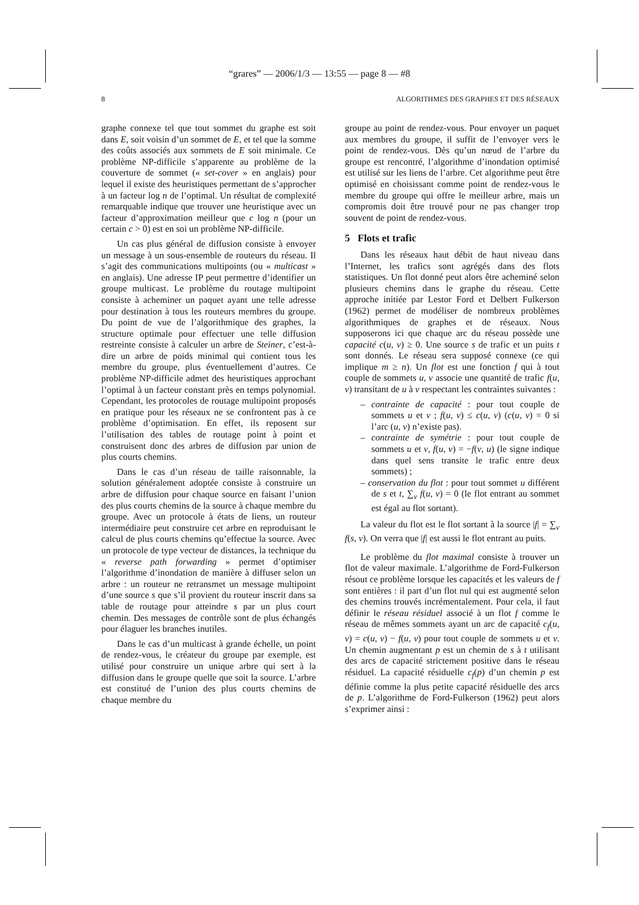“grares” — 2006/1/3 — 13:55 — page 8 — #8
8 ALGORITHMES DES GRAPHES ET DES RÉSEAUX
graphe connexe tel que tout sommet du graphe est soit dans E, soit voisin d’un sommet de E, et tel que la somme des coûts associés aux sommets de E soit minimale. Ce problème NP-difficile s’apparente au problème de la couverture de sommet (« set-cover » en anglais) pour lequel il existe des heuristiques permettant de s’approcher à un facteur log n de l’optimal. Un résultat de complexité remarquable indique que trouver une heuristique avec un facteur d’approximation meilleur que c log n (pour un certain c > 0) est en soi un problème NP-difficile.
Un cas plus général de diffusion consiste à envoyer un message à un sous-ensemble de routeurs du réseau. Il s’agit des communications multipoints (ou « multicast » en anglais). Une adresse IP peut permettre d’identifier un groupe multicast. Le problème du routage multipoint consiste à acheminer un paquet ayant une telle adresse pour destination à tous les routeurs membres du groupe. Du point de vue de l’algorithmique des graphes, la structure optimale pour effectuer une telle diffusion restreinte consiste à calculer un arbre de Steiner, c’est-à-dire un arbre de poids minimal qui contient tous les membre du groupe, plus éventuellement d’autres. Ce problème NP-difficile admet des heuristiques approchant l’optimal à un facteur constant près en temps polynomial. Cependant, les protocoles de routage multipoint proposés en pratique pour les réseaux ne se confrontent pas à ce problème d’optimisation. En effet, ils reposent sur l’utilisation des tables de routage point à point et construisent donc des arbres de diffusion par union de plus courts chemins.
Dans le cas d’un réseau de taille raisonnable, la solution généralement adoptée consiste à construire un arbre de diffusion pour chaque source en faisant l’union des plus courts chemins de la source à chaque membre du groupe. Avec un protocole à états de liens, un routeur intermédiaire peut construire cet arbre en reproduisant le calcul de plus courts chemins qu’effectue la source. Avec un protocole de type vecteur de distances, la technique du « reverse path forwarding » permet d’optimiser l’algorithme d’inondation de manière à diffuser selon un arbre : un routeur ne retransmet un message multipoint d’une source s que s’il provient du routeur inscrit dans sa table de routage pour atteindre s par un plus court chemin. Des messages de contrôle sont de plus échangés pour élaguer les branches inutiles.
Dans le cas d’un multicast à grande échelle, un point de rendez-vous, le créateur du groupe par exemple, est utilisé pour construire un unique arbre qui sert à la diffusion dans le groupe quelle que soit la source. L’arbre est constitué de l’union des plus courts chemins de chaque membre du
groupe au point de rendez-vous. Pour envoyer un paquet aux membres du groupe, il suffit de l’envoyer vers le point de rendez-vous. Dès qu’un nœud de l’arbre du groupe est rencontré, l’algorithme d’inondation optimisé est utilisé sur les liens de l’arbre. Cet algorithme peut être optimisé en choisissant comme point de rendez-vous le membre du groupe qui offre le meilleur arbre, mais un compromis doit être trouvé pour ne pas changer trop souvent de point de rendez-vous.
5 Flots et trafic
Dans les réseaux haut débit de haut niveau dans l’Internet, les trafics sont agrégés dans des flots statistiques. Un flot donné peut alors être acheminé selon plusieurs chemins dans le graphe du réseau. Cette approche initiée par Lestor Ford et Delbert Fulkerson (1962) permet de modéliser de nombreux problèmes algorithmiques de graphes et de réseaux. Nous supposerons ici que chaque arc du réseau possède une capacité c(u, v) ≥ 0. Une source s de trafic et un puits t sont donnés. Le réseau sera supposé connexe (ce qui implique m ≥ n). Un flot est une fonction f qui à tout couple de sommets u, v associe une quantité de trafic f(u, v) transitant de u à v respectant les contraintes suivantes :
– contrainte de capacité : pour tout couple de sommets u et v ; f(u, v) ≤ c(u, v) (c(u, v) = 0 si l’arc (u, v) n’existe pas).
– contrainte de symétrie : pour tout couple de sommets u et v, f(u, v) = −f(v, u) (le signe indique dans quel sens transite le trafic entre deux sommets) ;
– conservation du flot : pour tout sommet u différent de s et t, ∑<sub>v</sub> f(u, v) = 0 (le flot entrant au sommet est égal au flot sortant).
La valeur du flot est le flot sortant à la source |f| = ∑<sub>v</sub> f(s, v). On verra que |f| est aussi le flot entrant au puits.
Le problème du flot maximal consiste à trouver un flot de valeur maximale. L’algorithme de Ford-Fulkerson résout ce problème lorsque les capacités et les valeurs de f sont entières : il part d’un flot nul qui est augmenté selon des chemins trouvés incrémentalement. Pour cela, il faut définir le réseau résiduel associé à un flot f comme le réseau de mêmes sommets ayant un arc de capacité c<sub>f</sub>(u, v) = c(u, v) − f(u, v) pour tout couple de sommets u et v. Un chemin augmentant p est un chemin de s à t utilisant des arcs de capacité strictement positive dans le réseau résiduel. La capacité résiduelle c<sub>f</sub>(p) d’un chemin p est définie comme la plus petite capacité résiduelle des arcs de p. L’algorithme de Ford-Fulkerson (1962) peut alors s’exprimer ainsi :